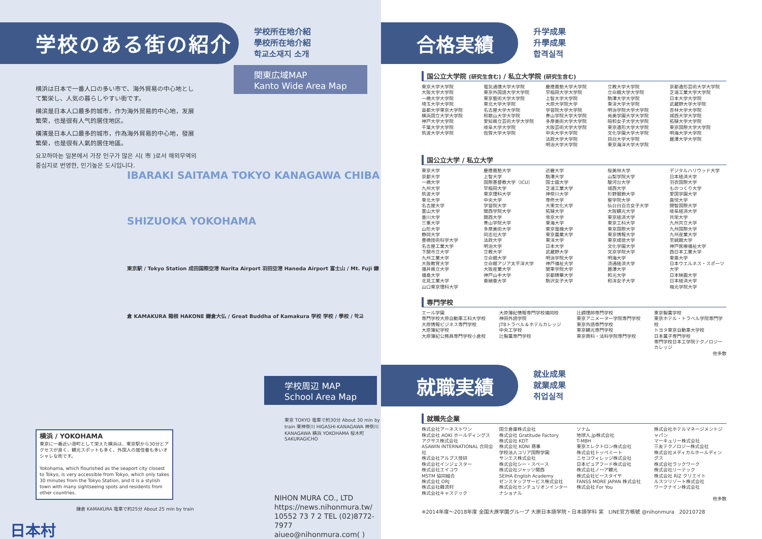学校のある街の紹介
学校所在地介紹
學校所在地介紹
학교소재지 소개
関東広域MAP
Kanto Wide Area Map
横浜は日本で一番人口の多い市で、海外貿易の中心地として繁栄し、人気の暮らしやすい街です。
横滨是日本人口最多的城市，作为海外贸易的中心地，发展繁荣，也是很有人气的居住地区。
橫濱是日本人口最多的城市，作為海外貿易的中心地，發展繁榮，也是很有人氣的居住地區。
요꼬하마는 일본에서 가장 인구가 많은 시( 市 )로서 해외무역의 중심지로 번영한, 인기높은 도시입니다.
IBARAKI SAITAMA TOKYO KANAGAWA CHIBA SHIZUOKA YOKOHAMA
東京駅 / Tokyo Station 成田国際空港 Narita Airport 羽田空港 Haneda Airport 富士山 / Mt. Fuji 鎌倉 KAMAKURA 箱根 HAKONE 鎌倉大仏 / Great Buddha of Kamakura 学校 学校 / 學校 / 학교
学校周辺 MAP
School Area Map
横浜 / YOKOHAMA
東京に一番近い港町として栄えた横浜は、東京駅から30分とアクセスが良く、観光スポットも多く、外国人の居住者も多いオシャレな街です。
Yokohama, which flourished as the seaport city closest to Tokyo, is very accessible from Tokyo, which only takes 30 minutes from the Tokyo Station, and it is a stylish town with many sightseeing spots and residents from other countries.
東京 TOKYO 電車で約30分 About 30 min by train 東神奈川 HIGASHI-KANAGAWA 神奈川 KANAGAWA 横浜 YOKOHAMA 桜木町 SAKURAGICHO
鎌倉 KAMAKURA 電車で約25分 About 25 min by train
日本村
NIHON MURA CO., LTD https://news.nihonmura.tw/
10552 73 7 2 TEL (02)8772-7977
aiueo@nihonmura.com( )
合格実績
升学成果
升學成果
합격실적
国公立大学院 (研究生含む) / 私立大学院 (研究生含む)
東京大学大学院
大阪大学大学院
一橋大学大学院
埼玉大学大学院
首都大学東京大学院
横浜国立大学大学院
神戸大学大学院
千葉大学大学院
筑波大学大学院
電気通信大学大学院
東京外国語大学大学院
東京藝術大学大学院
東北大学大学院
名古屋大学大学院
和歌山大学大学院
愛知県立芸術大学大学院
岐阜大学大学院
佐賀大学大学院
慶應義塾大学大学院
早稲田大学大学院
上智大学大学院
大原大学院大学
学習院大学大学院
青山学院大学大学院
多摩美術大学大学院
大阪芸術大学大学院
中央大学大学院
法政大学大学院
明治大学大学院
立教大学大学院
立命館大学大学院
駒澤大学大学院
東洋大学大学院
明治学院大学大学院
尚美学園大学大学院
昭和女子大学大学院
東京造形大学大学院
文化学園大学大学院
目白大学大学院
東京海洋大学大学院
京都造形芸術大学大学院
芝浦工業大学大学院
日本大学大学院
武蔵野大学大学院
杏林大学大学院
城西大学大学院
拓殖大学大学院
東京国際大学大学院
明海大学大学院
麗澤大学大学院
国公立大学 / 私立大学
東京大学
京都大学
一橋大学
九州大学
筑波大学
東北大学
名古屋大学
富山大学
香川大学
三重大学
山形大学
静岡大学
豊橋技術科学大学
名古屋工業大学
下関市立大学
九州工業大学
大阪教育大学
福井県立大学
福島大学
北見工業大学
山口東京理科大学
慶應義塾大学
上智大学
国際基督教大学（ICU）
早稲田大学
東京理科大学
中央大学
学習院大学
関西学院大学
関西大学
青山学院大学
多摩美術大学
同志社大学
法政大学
明治大学
立教大学
立命館大学
立命館アジア太平洋大学
大阪産業大学
神戸山手大学
亜細亜大学
近畿大学
駒澤大学
国士舘大学
芝浦工業大学
神奈川大学
専修大学
大東文化大学
拓殖大学
帝京大学
東海大学
東京電機大学
東京農業大学
東洋大学
日本大学
武蔵野大学
明治学院大学
神戸福祉大学
関東学院大学
京都精華大学
駒沢女子大学
桜美林大学
山梨学院大学
駿河台大学
城西大学
杉野服飾大学
聖学院大学
仙台白百合女子大学
大阪観光大学
東京経済大学
東京工科大学
東京国際大学
東京情報大学
東京成徳大学
文化学園大学
文京学院大学
明海大学
流通経済大学
麗澤大学
和光大学
和洋女子大学
デジタルハリウッド大学
日本経済大学
羽衣国際大学
ものつくり大学
愛国学園大学
嘉悦大学
開智国際大学
岐阜経済大学
共栄大学
九州共立大学
九州国際大学
九州産業大学
至誠館大学
神戸医療福祉大学
西日本工業大学
東亜大学
日本ウエルネス・スポーツ大学
日本映画大学
日本経済大学
梅光学院大学
専門学校
エール学園
専門学校大原自動車工科大学校
大原情報ビジネス専門学校
大原簿記学校
大原簿記公務員専門学校小倉校
大原簿記情報専門学校福岡校
神田外語学院
JTBトラベル＆ホテルカレッジ
中央工学校
辻製菓専門学校
辻調理師専門学校
東京アニメーター学院専門学校
東京外語専門学校
東京観光専門学校
東京商科・法科学院専門学校
東京製菓学校
東京ホテル・トラベル学院専門学校
トヨタ東京自動車大学校
日本菓子専門学校
専門学校日本工学院テクノロジーカレッジ
他多数
就職実績
就业成果
就業成果
취업실적
就職先企業
株式会社アーネストワン
株式会社 AOKI ホールディングス
アクサス株式会社
ASAWIN INTERNATIONAL 合同会社
株式会社アルプス技研
株式会社インジェスター
株式会社エイコウ
MSTM 協同組合
株式会社 ORJ
株式会社韓流村
株式会社キャステック
国立倉庫株式会社
株式会社 Gratitude Factory
株式会社 KDT
株式会社 KONI 商事
学校法人コリア国際学園
サンエス株式会社
株式会社シー・スペース
株式会社ジャッツ関西
SEIHA English Academy
ゼンスタッフサービス株式会社
株式会社センチュリオンインターナショナル
ソナム
地球人.Jp株式会社
T-MBH
東京エレクトロン株式会社
株式会社トッペミート
ニセコヴィレッジ株式会社
日本ピュアフード株式会社
株式会社ノーア観光
株式会社ビースタイヤ
FANSS MORE JAPAN 株式会社
株式会社 For You
株式会社ホテルマネージメントジャパン
マーキュリー株式会社
三友テクノロジー株式会社
株式会社メディカルホールディングス
株式会社ラックワーク
株式会社リーテック
株式会社 RIZ クリエイト
ルスツリゾート株式会社
ワークナイン株式会社
他多数
※2014年度〜2018年度 全国大原学園グループ 大原日本語学院・日本語学科 実 LINE官方帳號 @nihonmura 20210728